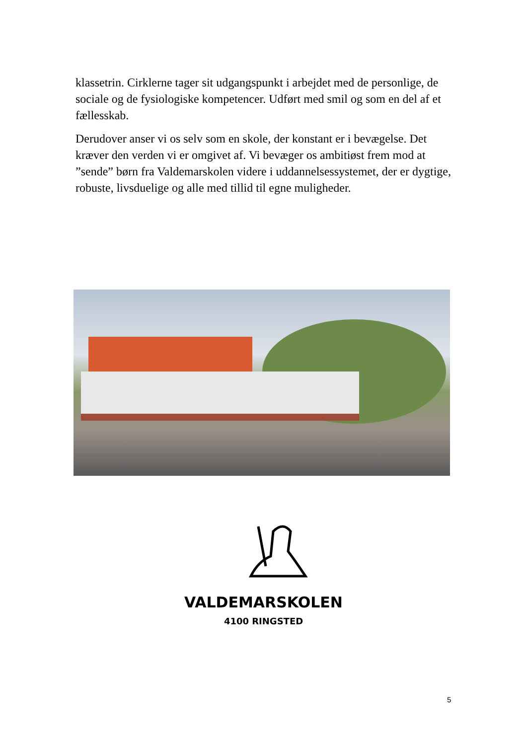klassetrin. Cirklerne tager sit udgangspunkt i arbejdet med de personlige, de sociale og de fysiologiske kompetencer. Udført med smil og som en del af et fællesskab.
Derudover anser vi os selv som en skole, der konstant er i bevægelse. Det kræver den verden vi er omgivet af. Vi bevæger os ambitiøst frem mod at ”sende” børn fra Valdemarskolen videre i uddannelsessystemet, der er dygtige, robuste, livsduelige og alle med tillid til egne muligheder.
VALDEMARSKOLEN
4100 RINGSTED
5